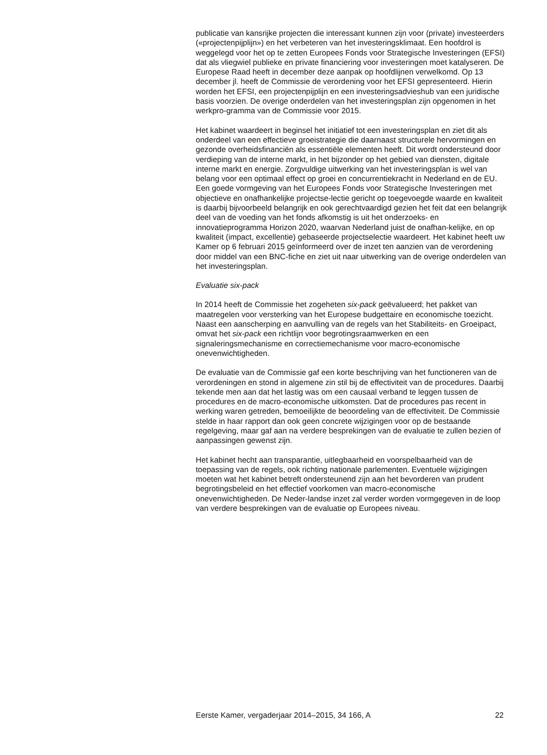publicatie van kansrijke projecten die interessant kunnen zijn voor (private) investeerders («projectenpijplijn») en het verbeteren van het investeringsklimaat. Een hoofdrol is weggelegd voor het op te zetten Europees Fonds voor Strategische Investeringen (EFSI) dat als vliegwiel publieke en private financiering voor investeringen moet katalyseren. De Europese Raad heeft in december deze aanpak op hoofdlijnen verwelkomd. Op 13 december jl. heeft de Commissie de verordening voor het EFSI gepresenteerd. Hierin worden het EFSI, een projectenpijplijn en een investeringsadvieshub van een juridische basis voorzien. De overige onderdelen van het investeringsplan zijn opgenomen in het werkpro-gramma van de Commissie voor 2015.
Het kabinet waardeert in beginsel het initiatief tot een investeringsplan en ziet dit als onderdeel van een effectieve groeistrategie die daarnaast structurele hervormingen en gezonde overheidsfinanciën als essentiële elementen heeft. Dit wordt ondersteund door verdieping van de interne markt, in het bijzonder op het gebied van diensten, digitale interne markt en energie. Zorgvuldige uitwerking van het investeringsplan is wel van belang voor een optimaal effect op groei en concurrentiekracht in Nederland en de EU. Een goede vormgeving van het Europees Fonds voor Strategische Investeringen met objectieve en onafhankelijke projectse-lectie gericht op toegevoegde waarde en kwaliteit is daarbij bijvoorbeeld belangrijk en ook gerechtvaardigd gezien het feit dat een belangrijk deel van de voeding van het fonds afkomstig is uit het onderzoeks- en innovatieprogramma Horizon 2020, waarvan Nederland juist de onafhan-kelijke, en op kwaliteit (impact, excellentie) gebaseerde projectselectie waardeert. Het kabinet heeft uw Kamer op 6 februari 2015 geïnformeerd over de inzet ten aanzien van de verordening door middel van een BNC-fiche en ziet uit naar uitwerking van de overige onderdelen van het investeringsplan.
Evaluatie six-pack
In 2014 heeft de Commissie het zogeheten six-pack geëvalueerd; het pakket van maatregelen voor versterking van het Europese budgettaire en economische toezicht. Naast een aanscherping en aanvulling van de regels van het Stabiliteits- en Groeipact, omvat het six-pack een richtlijn voor begrotingsraamwerken en een signaleringsmechanisme en correctiemechanisme voor macro-economische onevenwichtigheden.
De evaluatie van de Commissie gaf een korte beschrijving van het functioneren van de verordeningen en stond in algemene zin stil bij de effectiviteit van de procedures. Daarbij tekende men aan dat het lastig was om een causaal verband te leggen tussen de procedures en de macro-economische uitkomsten. Dat de procedures pas recent in werking waren getreden, bemoeilijkte de beoordeling van de effectiviteit. De Commissie stelde in haar rapport dan ook geen concrete wijzigingen voor op de bestaande regelgeving, maar gaf aan na verdere besprekingen van de evaluatie te zullen bezien of aanpassingen gewenst zijn.
Het kabinet hecht aan transparantie, uitlegbaarheid en voorspelbaarheid van de toepassing van de regels, ook richting nationale parlementen. Eventuele wijzigingen moeten wat het kabinet betreft ondersteunend zijn aan het bevorderen van prudent begrotingsbeleid en het effectief voorkomen van macro-economische onevenwichtigheden. De Neder-landse inzet zal verder worden vormgegeven in de loop van verdere besprekingen van de evaluatie op Europees niveau.
Eerste Kamer, vergaderjaar 2014–2015, 34 166, A 22